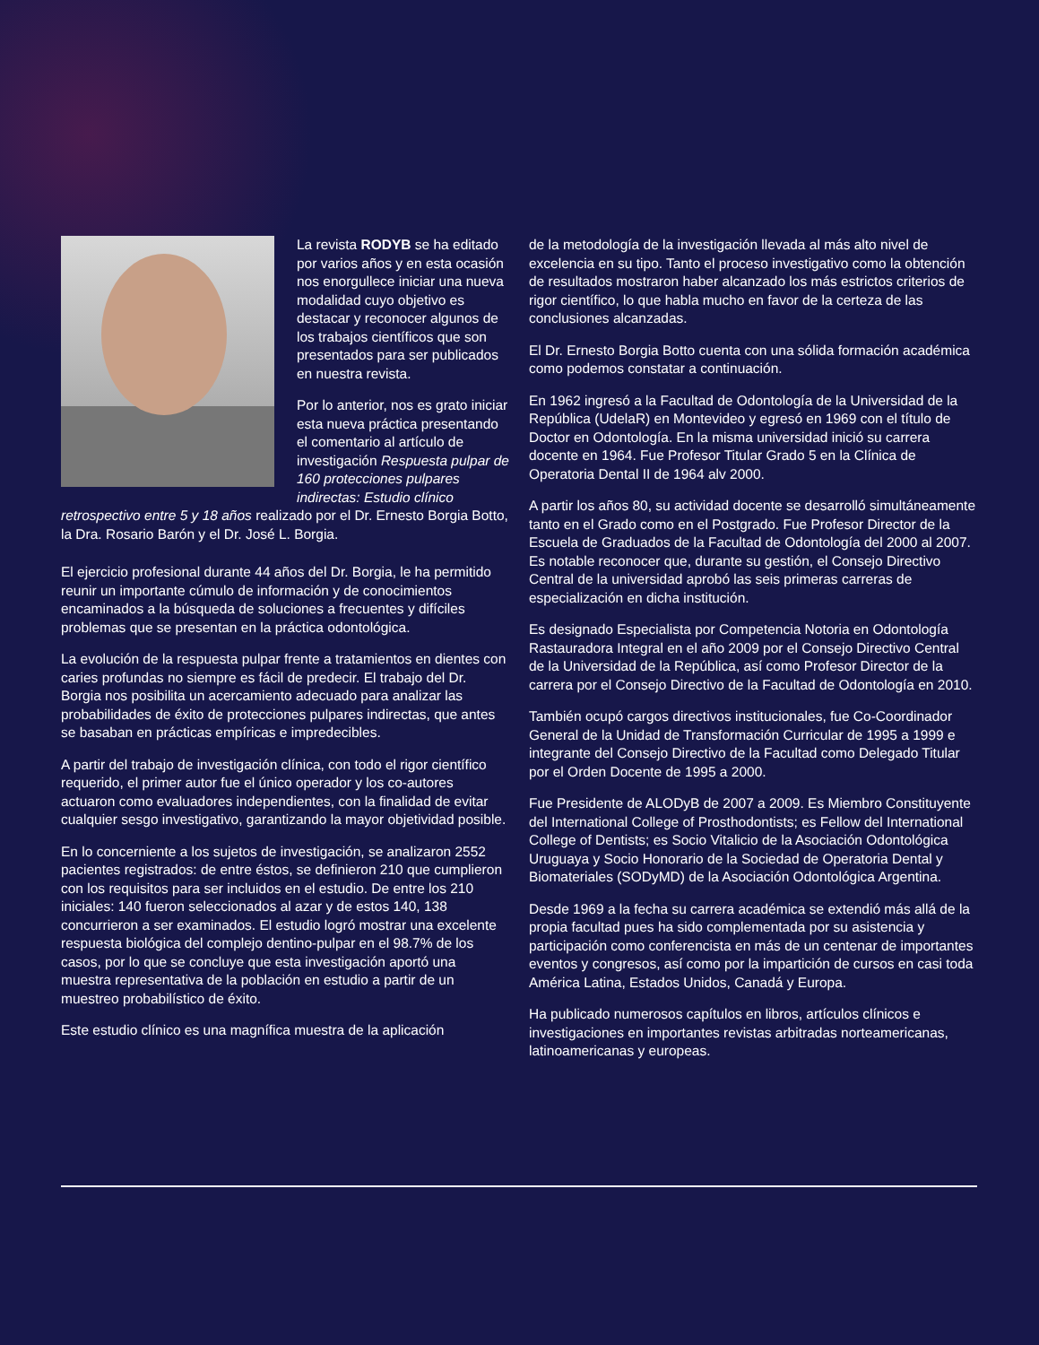La revista RODYB se ha editado por varios años y en esta ocasión nos enorgullece iniciar una nueva modalidad cuyo objetivo es destacar y reconocer algunos de los trabajos científicos que son presentados para ser publicados en nuestra revista.
Por lo anterior, nos es grato iniciar esta nueva práctica presentando el comentario al artículo de investigación Respuesta pulpar de 160 protecciones pulpares indirectas: Estudio clínico retrospectivo entre 5 y 18 años realizado por el Dr. Ernesto Borgia Botto, la Dra. Rosario Barón y el Dr. José L. Borgia.
El ejercicio profesional durante 44 años del Dr. Borgia, le ha permitido reunir un importante cúmulo de información y de conocimientos encaminados a la búsqueda de soluciones a frecuentes y difíciles problemas que se presentan en la práctica odontológica.
La evolución de la respuesta pulpar frente a tratamientos en dientes con caries profundas no siempre es fácil de predecir. El trabajo del Dr. Borgia nos posibilita un acercamiento adecuado para analizar las probabilidades de éxito de protecciones pulpares indirectas, que antes se basaban en prácticas empíricas e impredecibles.
A partir del trabajo de investigación clínica, con todo el rigor científico requerido, el primer autor fue el único operador y los co-autores actuaron como evaluadores independientes, con la finalidad de evitar cualquier sesgo investigativo, garantizando la mayor objetividad posible.
En lo concerniente a los sujetos de investigación, se analizaron 2552 pacientes registrados: de entre éstos, se definieron 210 que cumplieron con los requisitos para ser incluidos en el estudio. De entre los 210 iniciales: 140 fueron seleccionados al azar y de estos 140, 138 concurrieron a ser examinados. El estudio logró mostrar una excelente respuesta biológica del complejo dentino-pulpar en el 98.7% de los casos, por lo que se concluye que esta investigación aportó una muestra representativa de la población en estudio a partir de un muestreo probabilístico de éxito.
Este estudio clínico es una magnífica muestra de la aplicación
de la metodología de la investigación llevada al más alto nivel de excelencia en su tipo. Tanto el proceso investigativo como la obtención de resultados mostraron haber alcanzado los más estrictos criterios de rigor científico, lo que habla mucho en favor de la certeza de las conclusiones alcanzadas.
El Dr. Ernesto Borgia Botto cuenta con una sólida formación académica como podemos constatar a continuación.
En 1962 ingresó a la Facultad de Odontología de la Universidad de la República (UdelaR) en Montevideo y egresó en 1969 con el título de Doctor en Odontología. En la misma universidad inició su carrera docente en 1964. Fue Profesor Titular Grado 5 en la Clínica de Operatoria Dental II de 1964 alv 2000.
A partir los años 80, su actividad docente se desarrolló simultáneamente tanto en el Grado como en el Postgrado. Fue Profesor Director de la Escuela de Graduados de la Facultad de Odontología del 2000 al 2007. Es notable reconocer que, durante su gestión, el Consejo Directivo Central de la universidad aprobó las seis primeras carreras de especialización en dicha institución.
Es designado Especialista por Competencia Notoria en Odontología Rastauradora Integral en el año 2009 por el Consejo Directivo Central de la Universidad de la República, así como Profesor Director de la carrera por el Consejo Directivo de la Facultad de Odontología en 2010.
También ocupó cargos directivos institucionales, fue Co-Coordinador General de la Unidad de Transformación Curricular de 1995 a 1999 e integrante del Consejo Directivo de la Facultad como Delegado Titular por el Orden Docente de 1995 a 2000.
Fue Presidente de ALODyB de 2007 a 2009. Es Miembro Constituyente del International College of Prosthodontists; es Fellow del International College of Dentists; es Socio Vitalicio de la Asociación Odontológica Uruguaya y Socio Honorario de la Sociedad de Operatoria Dental y Biomateriales (SODyMD) de la Asociación Odontológica Argentina.
Desde 1969 a la fecha su carrera académica se extendió más allá de la propia facultad pues ha sido complementada por su asistencia y participación como conferencista en más de un centenar de importantes eventos y congresos, así como por la impartición de cursos en casi toda América Latina, Estados Unidos, Canadá y Europa.
Ha publicado numerosos capítulos en libros, artículos clínicos e investigaciones en importantes revistas arbitradas norteamericanas, latinoamericanas y europeas.